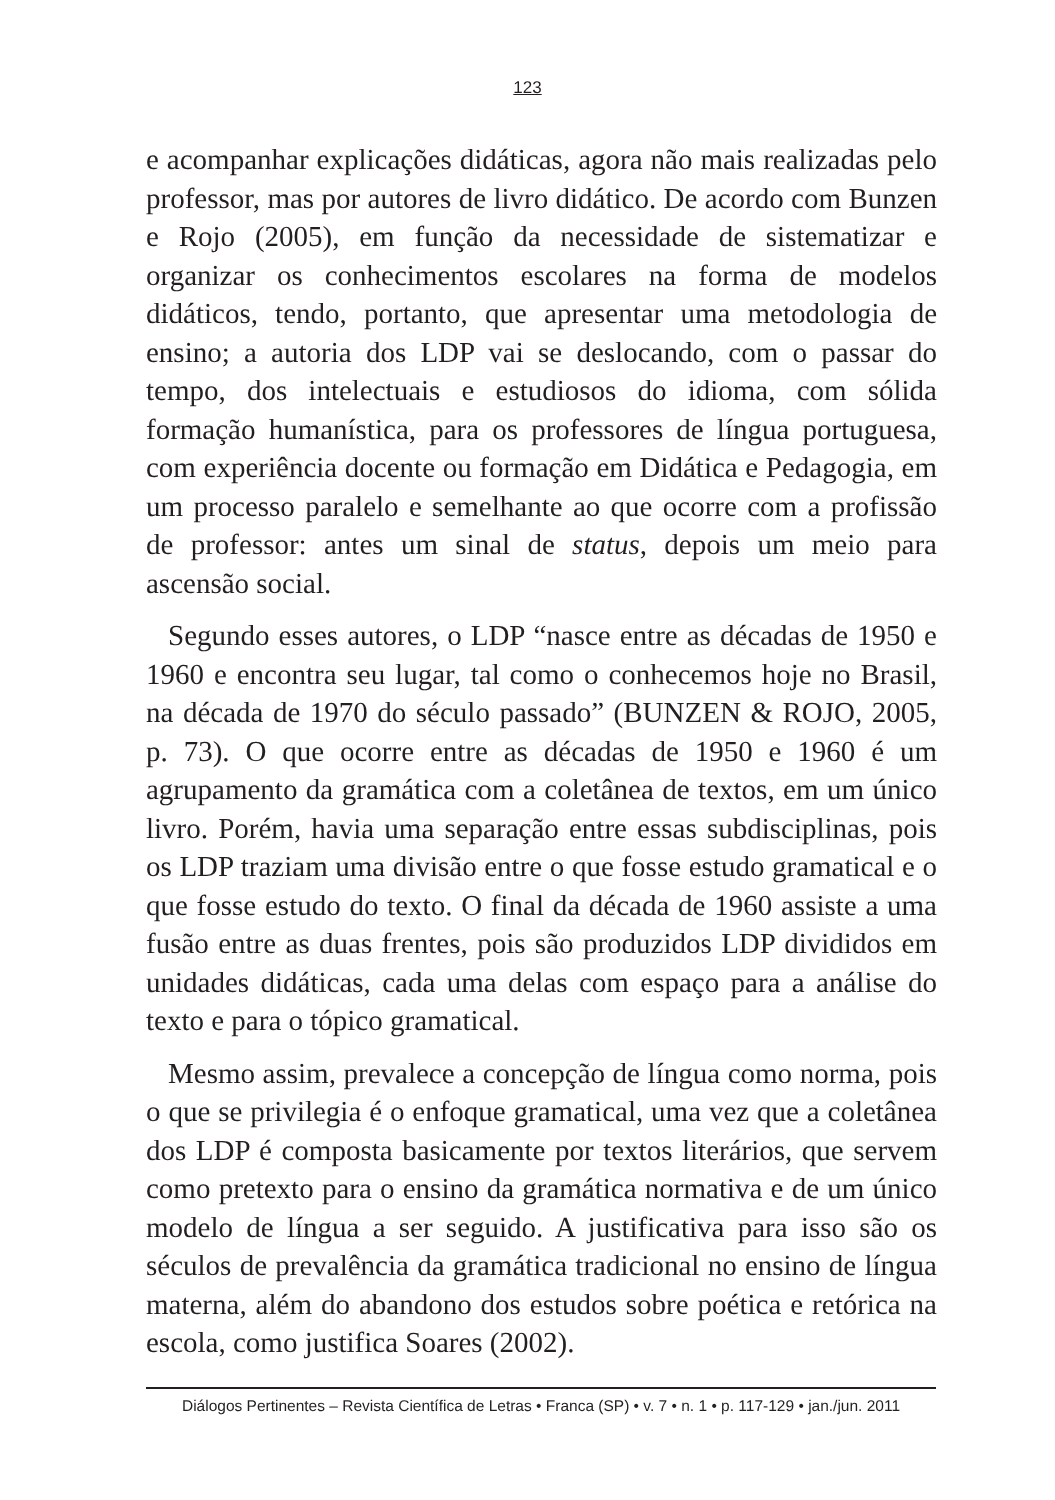123
e acompanhar explicações didáticas, agora não mais realizadas pelo professor, mas por autores de livro didático. De acordo com Bunzen e Rojo (2005), em função da necessidade de sistematizar e organizar os conhecimentos escolares na forma de modelos didáticos, tendo, portanto, que apresentar uma metodologia de ensino; a autoria dos LDP vai se deslocando, com o passar do tempo, dos intelectuais e estudiosos do idioma, com sólida formação humanística, para os professores de língua portuguesa, com experiência docente ou formação em Didática e Pedagogia, em um processo paralelo e semelhante ao que ocorre com a profissão de professor: antes um sinal de status, depois um meio para ascensão social.
Segundo esses autores, o LDP “nasce entre as décadas de 1950 e 1960 e encontra seu lugar, tal como o conhecemos hoje no Brasil, na década de 1970 do século passado” (BUNZEN & ROJO, 2005, p. 73). O que ocorre entre as décadas de 1950 e 1960 é um agrupamento da gramática com a coletânea de textos, em um único livro. Porém, havia uma separação entre essas subdisciplinas, pois os LDP traziam uma divisão entre o que fosse estudo gramatical e o que fosse estudo do texto. O final da década de 1960 assiste a uma fusão entre as duas frentes, pois são produzidos LDP divididos em unidades didáticas, cada uma delas com espaço para a análise do texto e para o tópico gramatical.
Mesmo assim, prevalece a concepção de língua como norma, pois o que se privilegia é o enfoque gramatical, uma vez que a coletânea dos LDP é composta basicamente por textos literários, que servem como pretexto para o ensino da gramática normativa e de um único modelo de língua a ser seguido. A justificativa para isso são os séculos de prevalência da gramática tradicional no ensino de língua materna, além do abandono dos estudos sobre poética e retórica na escola, como justifica Soares (2002).
Diálogos Pertinentes – Revista Científica de Letras • Franca (SP) • v. 7 • n. 1 • p. 117-129 • jan./jun. 2011